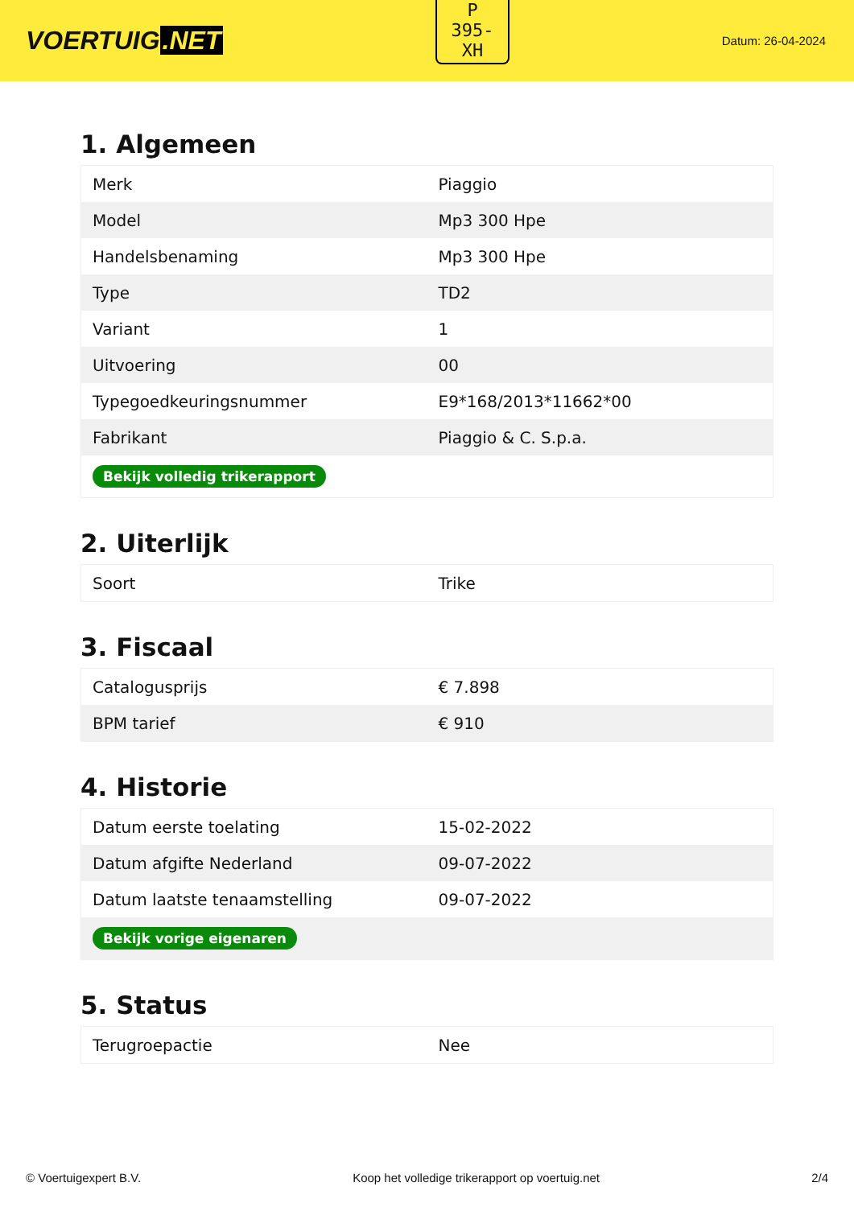VOERTUIG.NET
P
395-
XH
Datum: 26-04-2024
1. Algemeen
| Merk | Piaggio |
| Model | Mp3 300 Hpe |
| Handelsbenaming | Mp3 300 Hpe |
| Type | TD2 |
| Variant | 1 |
| Uitvoering | 00 |
| Typegoedkeuringsnummer | E9*168/2013*11662*00 |
| Fabrikant | Piaggio & C. S.p.a. |
| Bekijk volledig trikerapport | |
2. Uiterlijk
| Soort | Trike |
3. Fiscaal
| Catalogusprijs | € 7.898 |
| BPM tarief | € 910 |
4. Historie
| Datum eerste toelating | 15-02-2022 |
| Datum afgifte Nederland | 09-07-2022 |
| Datum laatste tenaamstelling | 09-07-2022 |
| Bekijk vorige eigenaren | |
5. Status
| Terugroepactie | Nee |
© Voertuigexpert B.V. Koop het volledige trikerapport op voertuig.net 2/4